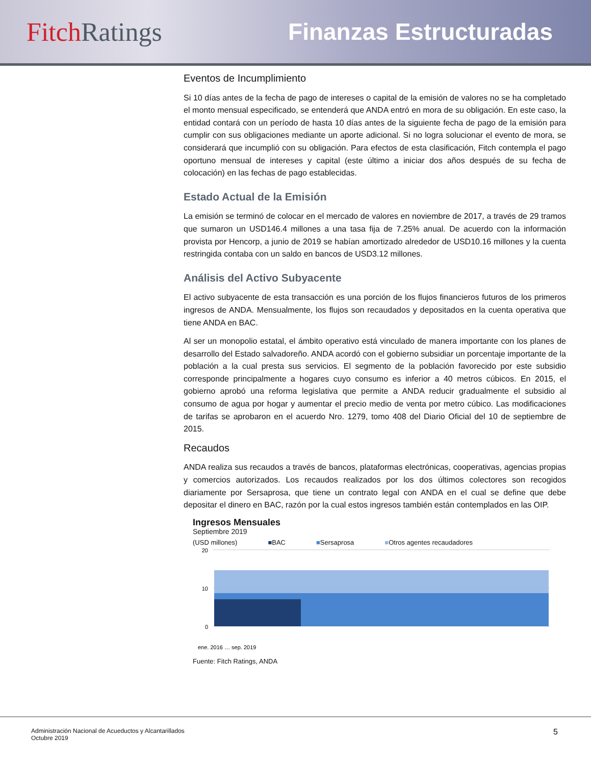Fitch Ratings Finanzas Estructuradas
Eventos de Incumplimiento
Si 10 días antes de la fecha de pago de intereses o capital de la emisión de valores no se ha completado el monto mensual especificado, se entenderá que ANDA entró en mora de su obligación. En este caso, la entidad contará con un período de hasta 10 días antes de la siguiente fecha de pago de la emisión para cumplir con sus obligaciones mediante un aporte adicional. Si no logra solucionar el evento de mora, se considerará que incumplió con su obligación. Para efectos de esta clasificación, Fitch contempla el pago oportuno mensual de intereses y capital (este último a iniciar dos años después de su fecha de colocación) en las fechas de pago establecidas.
Estado Actual de la Emisión
La emisión se terminó de colocar en el mercado de valores en noviembre de 2017, a través de 29 tramos que sumaron un USD146.4 millones a una tasa fija de 7.25% anual. De acuerdo con la información provista por Hencorp, a junio de 2019 se habían amortizado alrededor de USD10.16 millones y la cuenta restringida contaba con un saldo en bancos de USD3.12 millones.
Análisis del Activo Subyacente
El activo subyacente de esta transacción es una porción de los flujos financieros futuros de los primeros ingresos de ANDA. Mensualmente, los flujos son recaudados y depositados en la cuenta operativa que tiene ANDA en BAC.
Al ser un monopolio estatal, el ámbito operativo está vinculado de manera importante con los planes de desarrollo del Estado salvadoreño. ANDA acordó con el gobierno subsidiar un porcentaje importante de la población a la cual presta sus servicios. El segmento de la población favorecido por este subsidio corresponde principalmente a hogares cuyo consumo es inferior a 40 metros cúbicos. En 2015, el gobierno aprobó una reforma legislativa que permite a ANDA reducir gradualmente el subsidio al consumo de agua por hogar y aumentar el precio medio de venta por metro cúbico. Las modificaciones de tarifas se aprobaron en el acuerdo Nro. 1279, tomo 408 del Diario Oficial del 10 de septiembre de 2015.
Recaudos
ANDA realiza sus recaudos a través de bancos, plataformas electrónicas, cooperativas, agencias propias y comercios autorizados. Los recaudos realizados por los dos últimos colectores son recogidos diariamente por Sersaprosa, que tiene un contrato legal con ANDA en el cual se define que debe depositar el dinero en BAC, razón por la cual estos ingresos también están contemplados en las OIP.
Ingresos Mensuales
Septiembre 2019
(USD millones) ■BAC ■Sersaprosa ■Otros agentes recaudadores
20
0
10
ene. 2016 … sep. 2019
Fuente: Fitch Ratings, ANDA
Administración Nacional de Acueductos y Alcantarillados
Octubre 2019
5